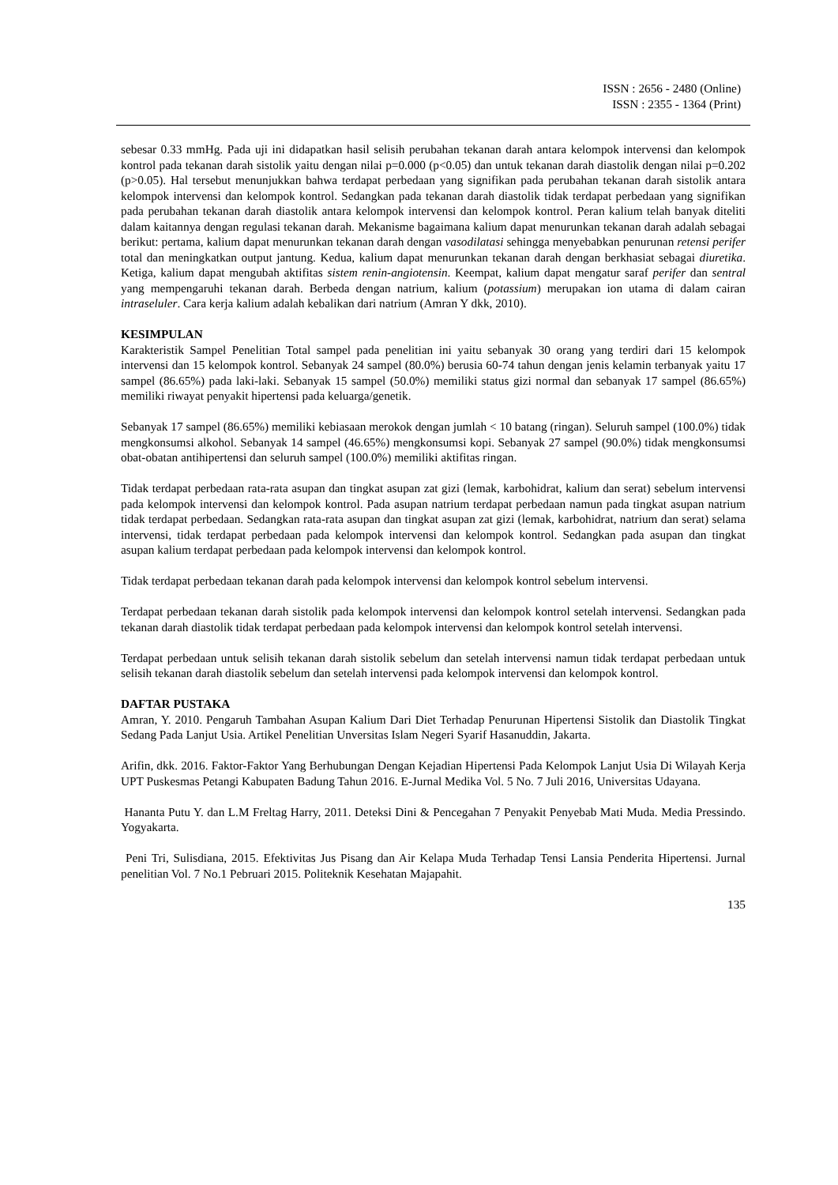ISSN : 2656 - 2480 (Online)
ISSN : 2355 - 1364 (Print)
sebesar 0.33 mmHg. Pada uji ini didapatkan hasil selisih perubahan tekanan darah antara kelompok intervensi dan kelompok kontrol pada tekanan darah sistolik yaitu dengan nilai p=0.000 (p<0.05) dan untuk tekanan darah diastolik dengan nilai p=0.202 (p>0.05). Hal tersebut menunjukkan bahwa terdapat perbedaan yang signifikan pada perubahan tekanan darah sistolik antara kelompok intervensi dan kelompok kontrol. Sedangkan pada tekanan darah diastolik tidak terdapat perbedaan yang signifikan pada perubahan tekanan darah diastolik antara kelompok intervensi dan kelompok kontrol. Peran kalium telah banyak diteliti dalam kaitannya dengan regulasi tekanan darah. Mekanisme bagaimana kalium dapat menurunkan tekanan darah adalah sebagai berikut: pertama, kalium dapat menurunkan tekanan darah dengan vasodilatasi sehingga menyebabkan penurunan retensi perifer total dan meningkatkan output jantung. Kedua, kalium dapat menurunkan tekanan darah dengan berkhasiat sebagai diuretika. Ketiga, kalium dapat mengubah aktifitas sistem renin-angiotensin. Keempat, kalium dapat mengatur saraf perifer dan sentral yang mempengaruhi tekanan darah. Berbeda dengan natrium, kalium (potassium) merupakan ion utama di dalam cairan intraseluler. Cara kerja kalium adalah kebalikan dari natrium (Amran Y dkk, 2010).
KESIMPULAN
Karakteristik Sampel Penelitian Total sampel pada penelitian ini yaitu sebanyak 30 orang yang terdiri dari 15 kelompok intervensi dan 15 kelompok kontrol. Sebanyak 24 sampel (80.0%) berusia 60-74 tahun dengan jenis kelamin terbanyak yaitu 17 sampel (86.65%) pada laki-laki. Sebanyak 15 sampel (50.0%) memiliki status gizi normal dan sebanyak 17 sampel (86.65%) memiliki riwayat penyakit hipertensi pada keluarga/genetik.
Sebanyak 17 sampel (86.65%) memiliki kebiasaan merokok dengan jumlah < 10 batang (ringan). Seluruh sampel (100.0%) tidak mengkonsumsi alkohol. Sebanyak 14 sampel (46.65%) mengkonsumsi kopi. Sebanyak 27 sampel (90.0%) tidak mengkonsumsi obat-obatan antihipertensi dan seluruh sampel (100.0%) memiliki aktifitas ringan.
Tidak terdapat perbedaan rata-rata asupan dan tingkat asupan zat gizi (lemak, karbohidrat, kalium dan serat) sebelum intervensi pada kelompok intervensi dan kelompok kontrol. Pada asupan natrium terdapat perbedaan namun pada tingkat asupan natrium tidak terdapat perbedaan. Sedangkan rata-rata asupan dan tingkat asupan zat gizi (lemak, karbohidrat, natrium dan serat) selama intervensi, tidak terdapat perbedaan pada kelompok intervensi dan kelompok kontrol. Sedangkan pada asupan dan tingkat asupan kalium terdapat perbedaan pada kelompok intervensi dan kelompok kontrol.
Tidak terdapat perbedaan tekanan darah pada kelompok intervensi dan kelompok kontrol sebelum intervensi.
Terdapat perbedaan tekanan darah sistolik pada kelompok intervensi dan kelompok kontrol setelah intervensi. Sedangkan pada tekanan darah diastolik tidak terdapat perbedaan pada kelompok intervensi dan kelompok kontrol setelah intervensi.
Terdapat perbedaan untuk selisih tekanan darah sistolik sebelum dan setelah intervensi namun tidak terdapat perbedaan untuk selisih tekanan darah diastolik sebelum dan setelah intervensi pada kelompok intervensi dan kelompok kontrol.
DAFTAR PUSTAKA
Amran, Y. 2010. Pengaruh Tambahan Asupan Kalium Dari Diet Terhadap Penurunan Hipertensi Sistolik dan Diastolik Tingkat Sedang Pada Lanjut Usia. Artikel Penelitian Unversitas Islam Negeri Syarif Hasanuddin, Jakarta.
Arifin, dkk. 2016. Faktor-Faktor Yang Berhubungan Dengan Kejadian Hipertensi Pada Kelompok Lanjut Usia Di Wilayah Kerja UPT Puskesmas Petangi Kabupaten Badung Tahun 2016. E-Jurnal Medika Vol. 5 No. 7 Juli 2016, Universitas Udayana.
Hananta Putu Y. dan L.M Freltag Harry, 2011. Deteksi Dini & Pencegahan 7 Penyakit Penyebab Mati Muda. Media Pressindo. Yogyakarta.
Peni Tri, Sulisdiana, 2015. Efektivitas Jus Pisang dan Air Kelapa Muda Terhadap Tensi Lansia Penderita Hipertensi. Jurnal penelitian Vol. 7 No.1 Pebruari 2015. Politeknik Kesehatan Majapahit.
135